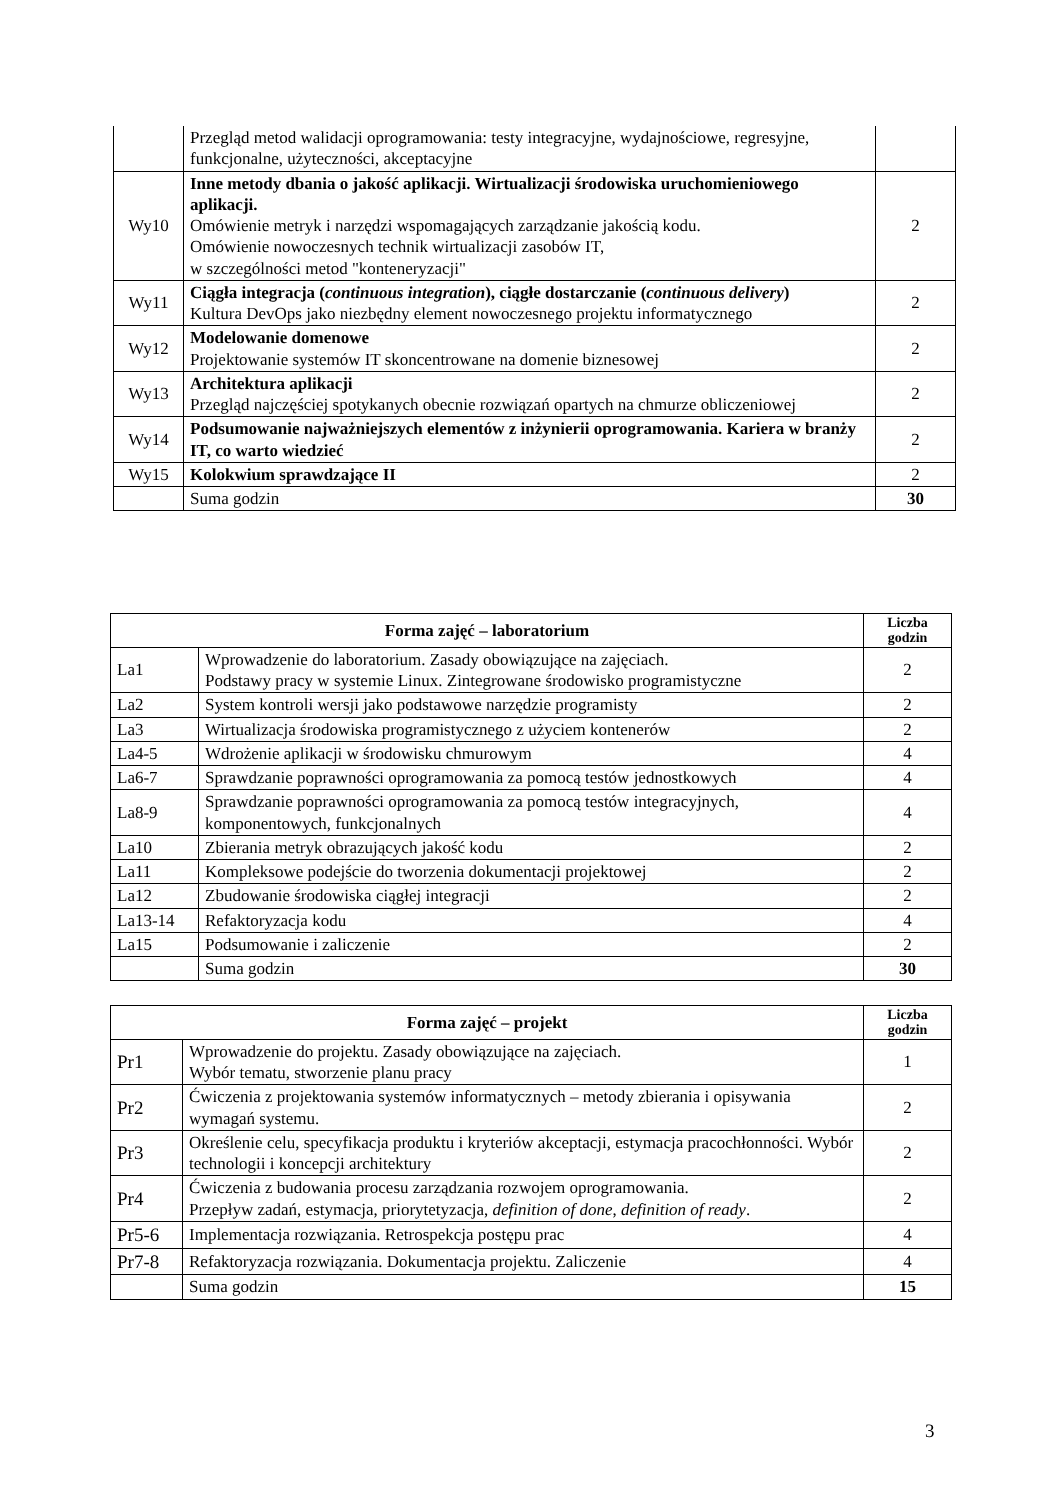| | Przegląd metod walidacji oprogramowania: testy integracyjne, wydajnościowe, regresyjne, funkcjonalne, użyteczności, akceptacyjne | |
| Wy10 | Inne metody dbania o jakość aplikacji. Wirtualizacji środowiska uruchomieniowego aplikacji. Omówienie metryk i narzędzi wspomagających zarządzanie jakością kodu. Omówienie nowoczesnych technik wirtualizacji zasobów IT, w szczególności metod "konteneryzacji" | 2 |
| Wy11 | Ciągła integracja ( continuous integration ), ciągłe dostarczanie ( continuous delivery ) Kultura DevOps jako niezbędny element nowoczesnego projektu informatycznego | 2 |
| Wy12 | Modelowanie domenowe Projektowanie systemów IT skoncentrowane na domenie biznesowej | 2 |
| Wy13 | Architektura aplikacji Przegląd najczęściej spotykanych obecnie rozwiązań opartych na chmurze obliczeniowej | 2 |
| Wy14 | Podsumowanie najważniejszych elementów z inżynierii oprogramowania. Kariera w branży IT, co warto wiedzieć | 2 |
| Wy15 | Kolokwium sprawdzające II | 2 |
| | Suma godzin | 30 |
| Forma zajęć – laboratorium | | Liczba godzin |
| --- | --- | --- |
| La1 | Wprowadzenie do laboratorium. Zasady obowiązujące na zajęciach. Podstawy pracy w systemie Linux. Zintegrowane środowisko programistyczne | 2 |
| La2 | System kontroli wersji jako podstawowe narzędzie programisty | 2 |
| La3 | Wirtualizacja środowiska programistycznego z użyciem kontenerów | 2 |
| La4-5 | Wdrożenie aplikacji w środowisku chmurowym | 4 |
| La6-7 | Sprawdzanie poprawności oprogramowania za pomocą testów jednostkowych | 4 |
| La8-9 | Sprawdzanie poprawności oprogramowania za pomocą testów integracyjnych, komponentowych, funkcjonalnych | 4 |
| La10 | Zbierania metryk obrazujących jakość kodu | 2 |
| La11 | Kompleksowe podejście do tworzenia dokumentacji projektowej | 2 |
| La12 | Zbudowanie środowiska ciągłej integracji | 2 |
| La13-14 | Refaktoryzacja kodu | 4 |
| La15 | Podsumowanie i zaliczenie | 2 |
| | Suma godzin | 30 |
| Forma zajęć – projekt | | Liczba godzin |
| --- | --- | --- |
| Pr1 | Wprowadzenie do projektu. Zasady obowiązujące na zajęciach. Wybór tematu, stworzenie planu pracy | 1 |
| Pr2 | Ćwiczenia z projektowania systemów informatycznych – metody zbierania i opisywania wymagań systemu. | 2 |
| Pr3 | Określenie celu, specyfikacja produktu i kryteriów akceptacji, estymacja pracochłonności. Wybór technologii i koncepcji architektury | 2 |
| Pr4 | Ćwiczenia z budowania procesu zarządzania rozwojem oprogramowania. Przepływ zadań, estymacja, priorytetyzacja, definition of done , definition of ready . | 2 |
| Pr5-6 | Implementacja rozwiązania. Retrospekcja postępu prac | 4 |
| Pr7-8 | Refaktoryzacja rozwiązania. Dokumentacja projektu. Zaliczenie | 4 |
| | Suma godzin | 15 |
3